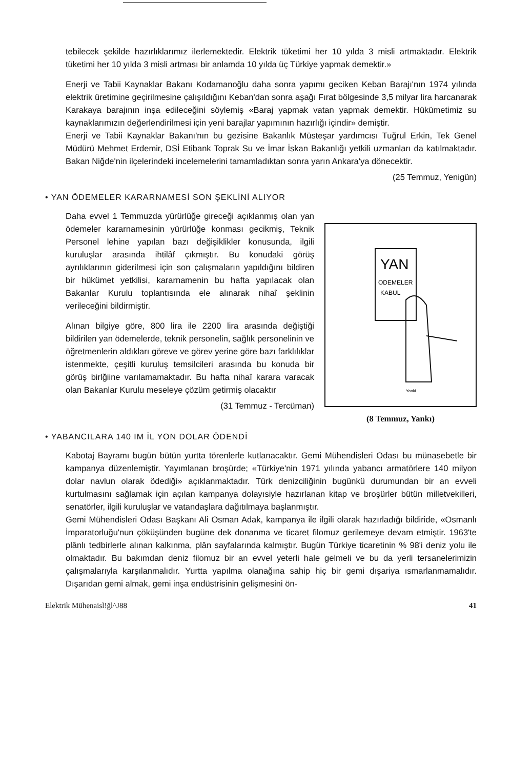tebilecek şekilde hazırlıklarımız ilerlemektedir. Elektrik tüketimi her 10 yılda 3 misli artmaktadır. Elektrik tüketimi her 10 yılda 3 misli artması bir anlamda 10 yılda üç Türkiye yapmak demektir.»
Enerji ve Tabii Kaynaklar Bakanı Kodamanoğlu daha sonra yapımı geciken Keban Barajı'nın 1974 yılında elektrik üretimine geçirilmesine çalışıldığını Keban'dan sonra aşağı Fırat bölgesinde 3,5 milyar lira harcanarak Karakaya barajının inşa edileceğini söylemiş «Baraj yapmak vatan yapmak demektir. Hükümetimiz su kaynaklarımızın değerlendirilmesi için yeni barajlar yapımının hazırlığı içindir» demiştir.
Enerji ve Tabii Kaynaklar Bakanı'nın bu gezisine Bakanlık Müsteşar yardımcısı Tuğrul Erkin, Tek Genel Müdürü Mehmet Erdemir, DSİ Etibank Toprak Su ve İmar İskan Bakanlığı yetkili uzmanları da katılmaktadır. Bakan Niğde'nin ilçelerindeki incelemelerini tamamladıktan sonra yarın Ankara'ya dönecektir.
(25 Temmuz, Yenigün)
• YAN ÖDEMELER KARARNAMESİ SON ŞEKLİNİ ALIYOR
Daha evvel 1 Temmuzda yürürlüğe gireceği açıklanmış olan yan ödemeler kararnamesinin yürürlüğe konması gecikmiş, Teknik Personel lehine yapılan bazı değişiklikler konusunda, ilgili kuruluşlar arasında ihtilâf çıkmıştır. Bu konudaki görüş ayrılıklarının giderilmesi için son çalışmaların yapıldığını bildiren bir hükümet yetkilisi, kararnamenin bu hafta yapılacak olan Bakanlar Kurulu toplantısında ele alınarak nihaî şeklinin verileceğini bildirmiştir.
Alınan bilgiye göre, 800 lira ile 2200 lira arasında değiştiği bildirilen yan ödemelerde, teknik personelin, sağlık personelinin ve öğretmenlerin aldıkları göreve ve görev yerine göre bazı farklılıklar istenmekte, çeşitli kuruluş temsilcileri arasında bu konuda bir görüş birlğiine varılamamaktadır. Bu hafta nihaî karara varacak olan Bakanlar Kurulu meseleye çözüm getirmiş olacaktır
(31 Temmuz - Tercüman)
YAN
ODEMELER
KABUL
Yanki
(8 Temmuz, Yankı)
• YABANCILARA 140 IM İL YON DOLAR ÖDENDİ
Kabotaj Bayramı bugün bütün yurtta törenlerle kutlanacaktır. Gemi Mühendisleri Odası bu münasebetle bir kampanya düzenlemiştir. Yayımlanan broşürde; «Türkiye'nin 1971 yılında yabancı armatörlere 140 milyon dolar navlun olarak ödediği» açıklanmaktadır. Türk denizciliğinin bugünkü durumundan bir an evveli kurtulmasını sağlamak için açılan kampanya dolayısiyle hazırlanan kitap ve broşürler bütün milletvekilleri, senatörler, ilgili kuruluşlar ve vatandaşlara dağıtılmaya başlanmıştır.
Gemi Mühendisleri Odası Başkanı Ali Osman Adak, kampanya ile ilgili olarak hazırladığı bildiride, «Osmanlı İmparatorluğu'nun çöküşünden bugüne dek donanma ve ticaret filomuz gerilemeye devam etmiştir. 1963'te plânlı tedbirlerle alınan kalkınma, plân sayfalarında kalmıştır. Bugün Türkiye ticaretinin % 98'i deniz yolu ile olmaktadır. Bu bakımdan deniz filomuz bir an evvel yeterli hale gelmeli ve bu da yerli tersanelerimizin çalışmalarıyla karşılanmalıdır. Yurtta yapılma olanağına sahip hiç bir gemi dışariya ısmarlanmamalıdır. Dışarıdan gemi almak, gemi inşa endüstrisinin gelişmesini ön-
Elektrik Mühenaisl!ğl^J88 41